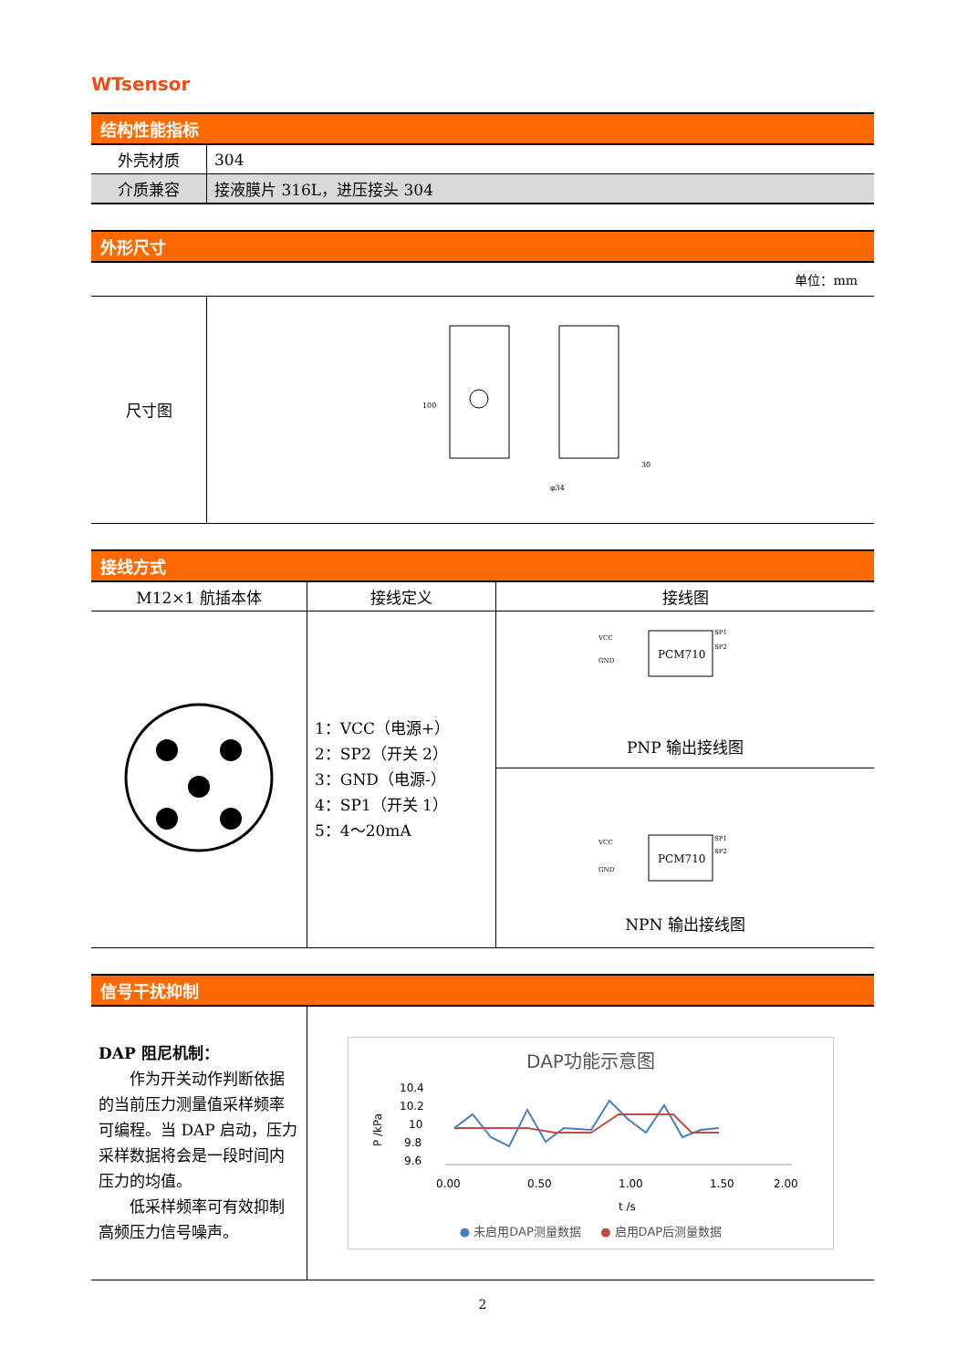WTsensor
结构性能指标
| 外壳材质 | 304 |
| 介质兼容 | 接液膜片 316L，进压接头 304 |
外形尺寸
单位：mm
| 尺寸图 | 100 φ34 30 |
接线方式
| M12×1 航插本体 | 接线定义 | 接线图 |
| --- | --- | --- |
| | 1：VCC（电源+） 2：SP2（开关 2） 3：GND（电源-） 4：SP1（开关 1） 5：4～20mA | PCM710 VCC GND SP1 SP2 PNP 输出接线图 |
| | | PCM710 VCC GND SP1 SP2 NPN 输出接线图 |
信号干扰抑制
| DAP 阻尼机制： 作为开关动作判断依据的当前压力测量值采样频率可编程。当 DAP 启动，压力采样数据将会是一段时间内压力的均值。 低采样频率可有效抑制高频压力信号噪声。 | DAP功能示意图 P /kPa 10.4 10.2 10 9.8 9.6 0.00 0.50 1.00 1.50 2.00 t /s ● 未启用DAP测量数据 ● 启用DAP后测量数据 |
2